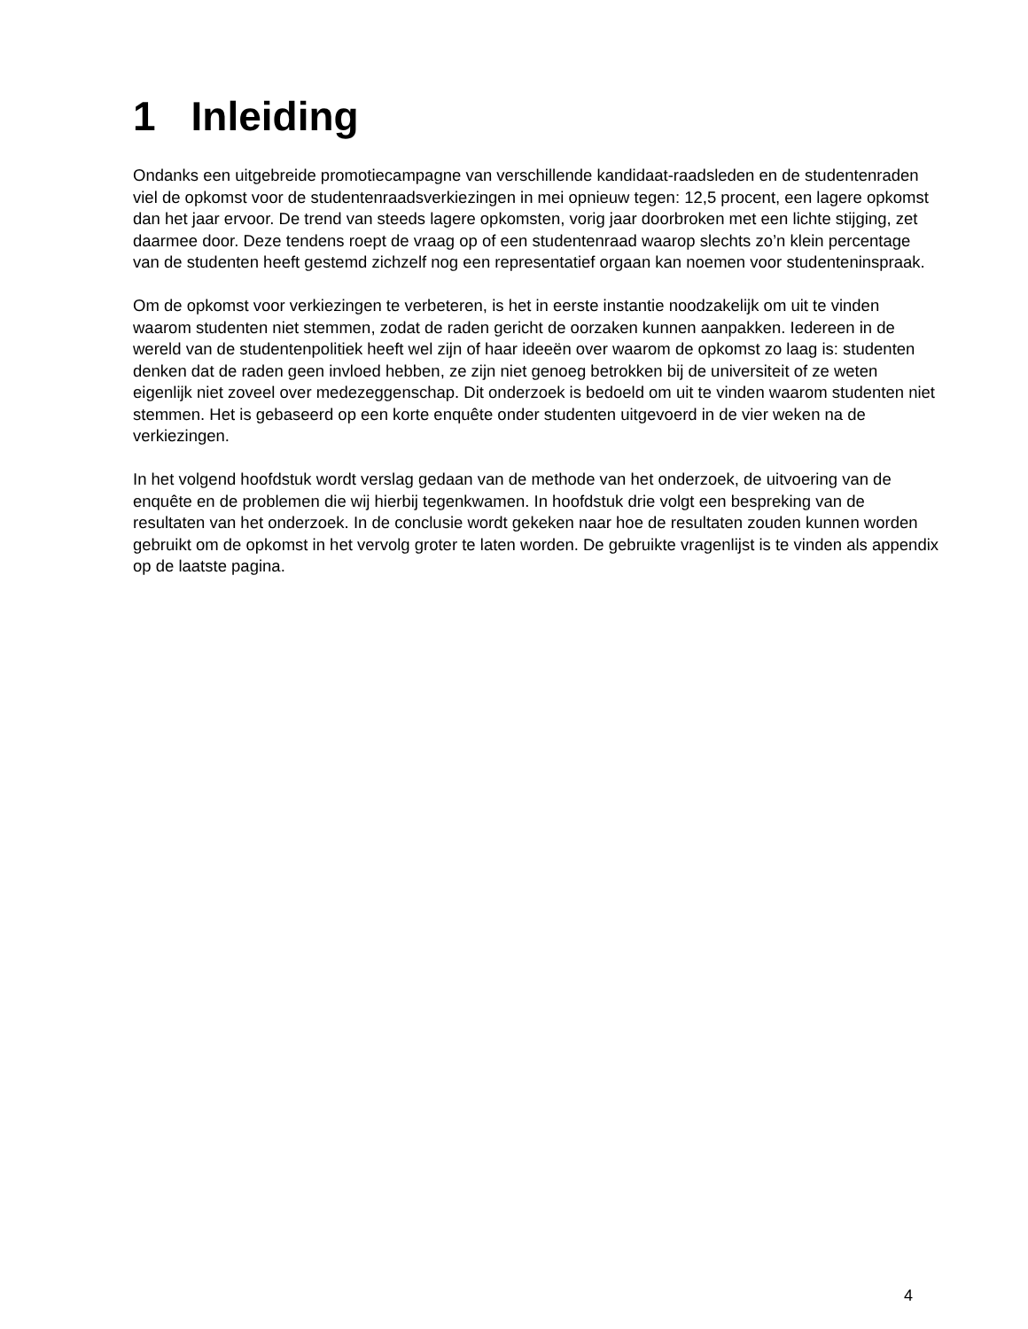1 Inleiding
Ondanks een uitgebreide promotiecampagne van verschillende kandidaat-raadsleden en de studentenraden viel de opkomst voor de studentenraadsverkiezingen in mei opnieuw tegen: 12,5 procent, een lagere opkomst dan het jaar ervoor. De trend van steeds lagere opkomsten, vorig jaar doorbroken met een lichte stijging, zet daarmee door. Deze tendens roept de vraag op of een studentenraad waarop slechts zo’n klein percentage van de studenten heeft gestemd zichzelf nog een representatief orgaan kan noemen voor studenteninspraak.
Om de opkomst voor verkiezingen te verbeteren, is het in eerste instantie noodzakelijk om uit te vinden waarom studenten niet stemmen, zodat de raden gericht de oorzaken kunnen aanpakken. Iedereen in de wereld van de studentenpolitiek heeft wel zijn of haar ideeën over waarom de opkomst zo laag is: studenten denken dat de raden geen invloed hebben, ze zijn niet genoeg betrokken bij de universiteit of ze weten eigenlijk niet zoveel over medezeggenschap. Dit onderzoek is bedoeld om uit te vinden waarom studenten niet stemmen. Het is gebaseerd op een korte enquête onder studenten uitgevoerd in de vier weken na de verkiezingen.
In het volgend hoofdstuk wordt verslag gedaan van de methode van het onderzoek, de uitvoering van de enquête en de problemen die wij hierbij tegenkwamen. In hoofdstuk drie volgt een bespreking van de resultaten van het onderzoek. In de conclusie wordt gekeken naar hoe de resultaten zouden kunnen worden gebruikt om de opkomst in het vervolg groter te laten worden. De gebruikte vragenlijst is te vinden als appendix op de laatste pagina.
4